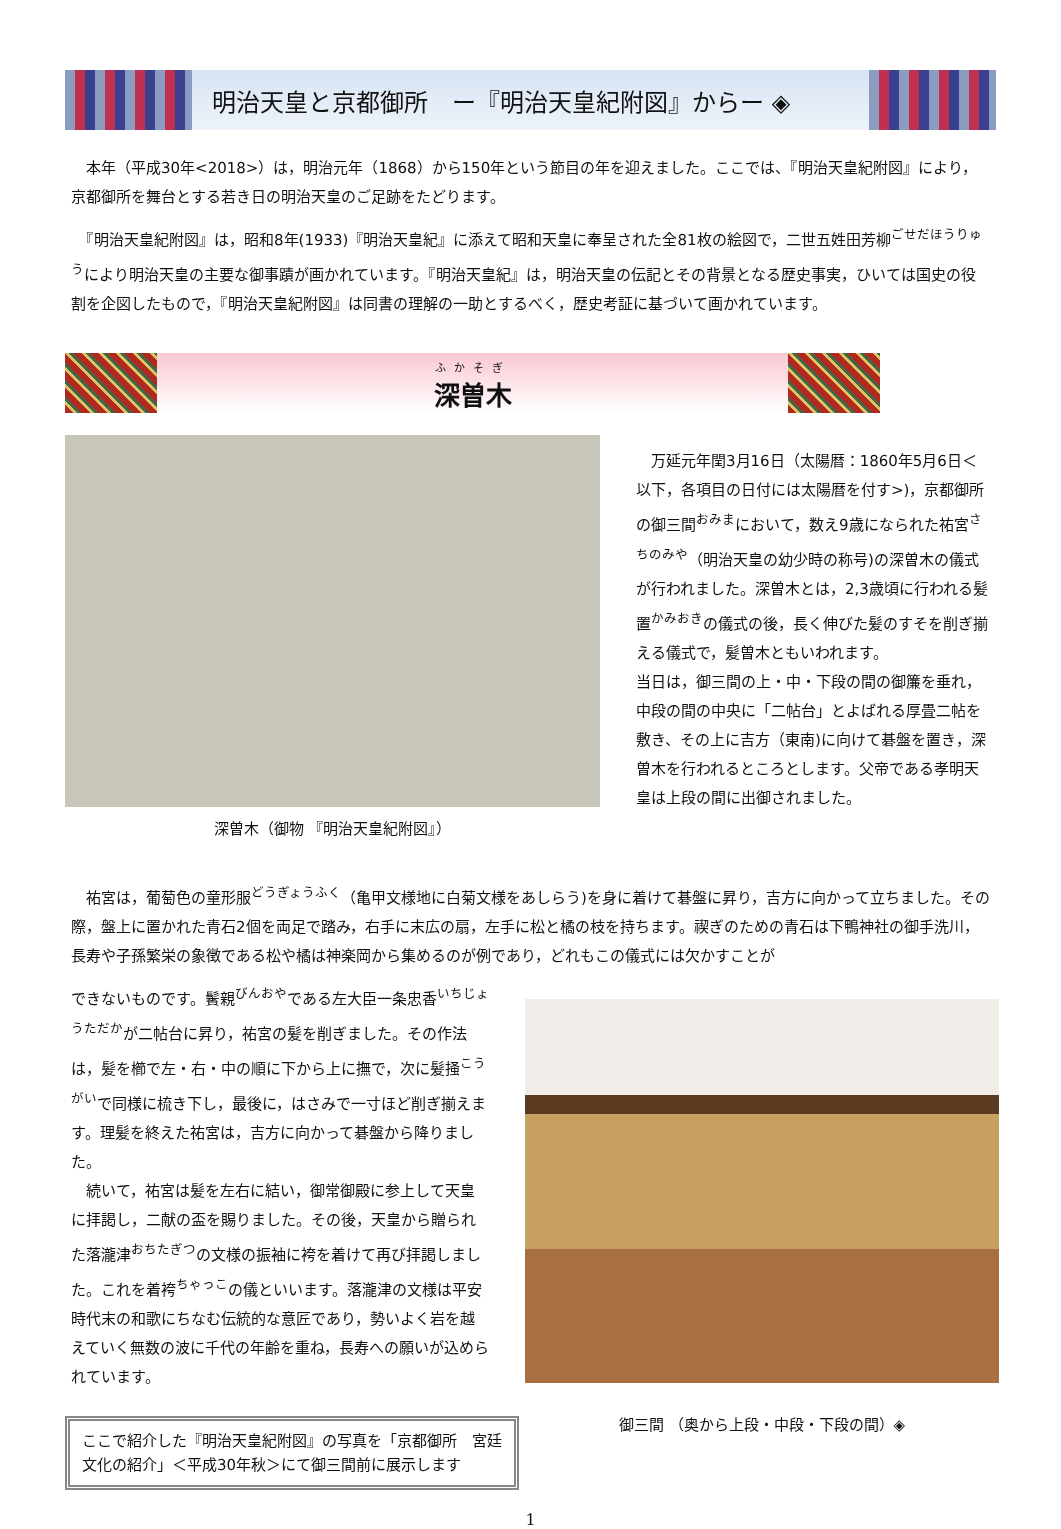明治天皇と京都御所　ー『明治天皇紀附図』からー ◈
　本年（平成30年<2018>）は，明治元年（1868）から150年という節目の年を迎えました。ここでは、『明治天皇紀附図』により，京都御所を舞台とする若き日の明治天皇のご足跡をたどります。
　『明治天皇紀附図』は，昭和8年(1933)『明治天皇紀』に添えて昭和天皇に奉呈された全81枚の絵図で，二世五姓田芳柳<sup>ごせだほうりゅう</sup>により明治天皇の主要な御事蹟が画かれています。『明治天皇紀』は，明治天皇の伝記とその背景となる歴史事実，ひいては国史の役割を企図したもので，『明治天皇紀附図』は同書の理解の一助とするべく，歴史考証に基づいて画かれています。
ふかそぎ
深曽木
深曽木（御物 『明治天皇紀附図』）
　万延元年閏3月16日（太陽暦：1860年5月6日＜以下，各項目の日付には太陽暦を付す>)，京都御所の御三間<sup>おみま</sup>において，数え9歳になられた祐宮<sup>さちのみや</sup>（明治天皇の幼少時の称号)の深曽木の儀式が行われました。深曽木とは，2,3歳頃に行われる髪置<sup>かみおき</sup>の儀式の後，長く伸びた髪のすそを削ぎ揃える儀式で，髪曽木ともいわれます。
当日は，御三間の上・中・下段の間の御簾を垂れ，中段の間の中央に「二帖台」とよばれる厚畳二帖を敷き、その上に吉方（東南)に向けて碁盤を置き，深曽木を行われるところとします。父帝である孝明天皇は上段の間に出御されました。
　祐宮は，葡萄色の童形服<sup>どうぎょうふく</sup>（亀甲文様地に白菊文様をあしらう)を身に着けて碁盤に昇り，吉方に向かって立ちました。その際，盤上に置かれた青石2個を両足で踏み，右手に末広の扇，左手に松と橘の枝を持ちます。禊ぎのための青石は下鴨神社の御手洗川，長寿や子孫繁栄の象徴である松や橘は神楽岡から集めるのが例であり，どれもこの儀式には欠かすことが
できないものです。鬢親<sup>びんおや</sup>である左大臣一条忠香<sup>いちじょうただか</sup>が二帖台に昇り，祐宮の髪を削ぎました。その作法は，髪を櫛で左・右・中の順に下から上に撫で，次に髪掻<sup>こうがい</sup>で同様に梳き下し，最後に，はさみで一寸ほど削ぎ揃えます。理髪を終えた祐宮は，吉方に向かって碁盤から降りました。
　続いて，祐宮は髪を左右に結い，御常御殿に参上して天皇に拝謁し，二献の盃を賜りました。その後，天皇から贈られた落瀧津<sup>おちたぎつ</sup>の文様の振袖に袴を着けて再び拝謁しました。これを着袴<sup>ちゃっこ</sup>の儀といいます。落瀧津の文様は平安時代末の和歌にちなむ伝統的な意匠であり，勢いよく岩を越えていく無数の波に千代の年齢を重ね，長寿への願いが込められています。
ここで紹介した『明治天皇紀附図』の写真を「京都御所　宮廷文化の紹介」＜平成30年秋＞にて御三間前に展示します
御三間 （奥から上段・中段・下段の間）◈
1